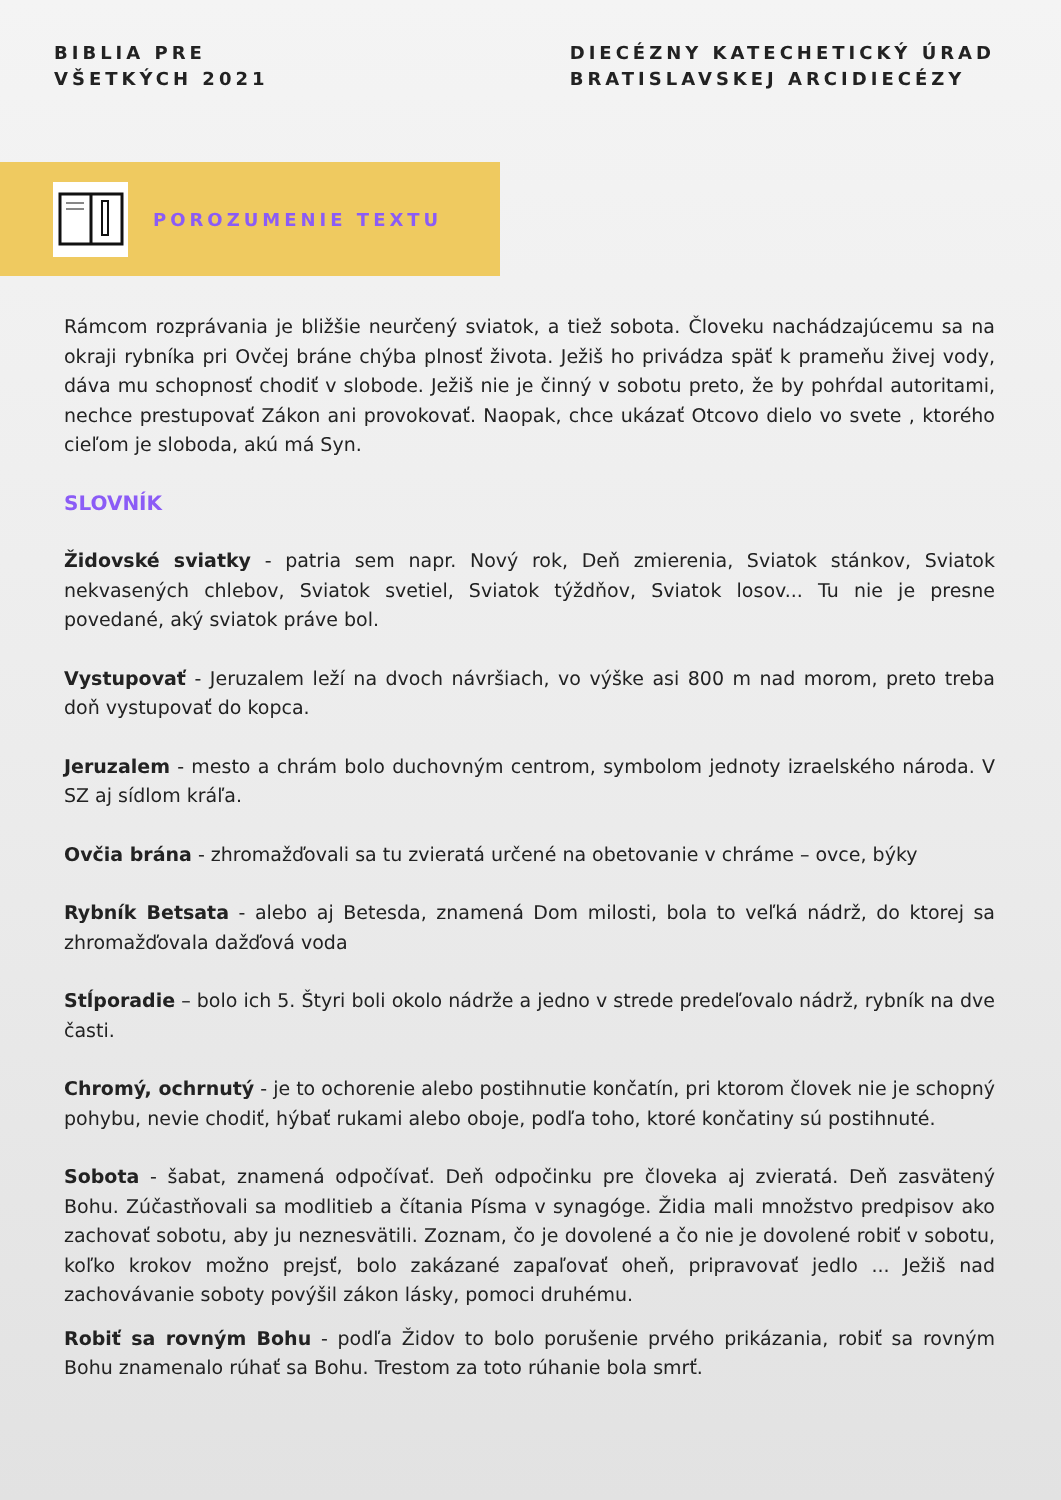BIBLIA PRE
VŠETKÝCH 2021
DIECÉZNY KATECHETICKÝ ÚRAD
BRATISLAVSKEJ ARCIDIECÉZY
POROZUMENIE TEXTU
Rámcom rozprávania je bližšie neurčený sviatok, a tiež sobota. Človeku nachádzajúcemu sa na okraji rybníka pri Ovčej bráne chýba plnosť života. Ježiš ho privádza späť k prameňu živej vody, dáva mu schopnosť chodiť v slobode. Ježiš nie je činný v sobotu preto, že by pohŕdal autoritami, nechce prestupovať Zákon ani provokovať. Naopak, chce ukázať Otcovo dielo vo svete , ktorého cieľom je sloboda, akú má Syn.
SLOVNÍK
Židovské sviatky - patria sem napr. Nový rok, Deň zmierenia, Sviatok stánkov, Sviatok nekvasených chlebov, Sviatok svetiel, Sviatok týždňov, Sviatok losov... Tu nie je presne povedané, aký sviatok práve bol.
Vystupovať - Jeruzalem leží na dvoch návršiach, vo výške asi 800 m nad morom, preto treba doň vystupovať do kopca.
Jeruzalem - mesto a chrám bolo duchovným centrom, symbolom jednoty izraelského národa. V SZ aj sídlom kráľa.
Ovčia brána - zhromažďovali sa tu zvieratá určené na obetovanie v chráme – ovce, býky
Rybník Betsata - alebo aj Betesda, znamená Dom milosti, bola to veľká nádrž, do ktorej sa zhromažďovala dažďová voda
Stĺporadie – bolo ich 5. Štyri boli okolo nádrže a jedno v strede predeľovalo nádrž, rybník na dve časti.
Chromý, ochrnutý - je to ochorenie alebo postihnutie končatín, pri ktorom človek nie je schopný pohybu, nevie chodiť, hýbať rukami alebo oboje, podľa toho, ktoré končatiny sú postihnuté.
Sobota - šabat, znamená odpočívať. Deň odpočinku pre človeka aj zvieratá. Deň zasvätený Bohu. Zúčastňovali sa modlitieb a čítania Písma v synagóge. Židia mali množstvo predpisov ako zachovať sobotu, aby ju neznesvätili. Zoznam, čo je dovolené a čo nie je dovolené robiť v sobotu, koľko krokov možno prejsť, bolo zakázané zapaľovať oheň, pripravovať jedlo ... Ježiš nad zachovávanie soboty povýšil zákon lásky, pomoci druhému.
Robiť sa rovným Bohu - podľa Židov to bolo porušenie prvého prikázania, robiť sa rovným Bohu znamenalo rúhať sa Bohu. Trestom za toto rúhanie bola smrť.